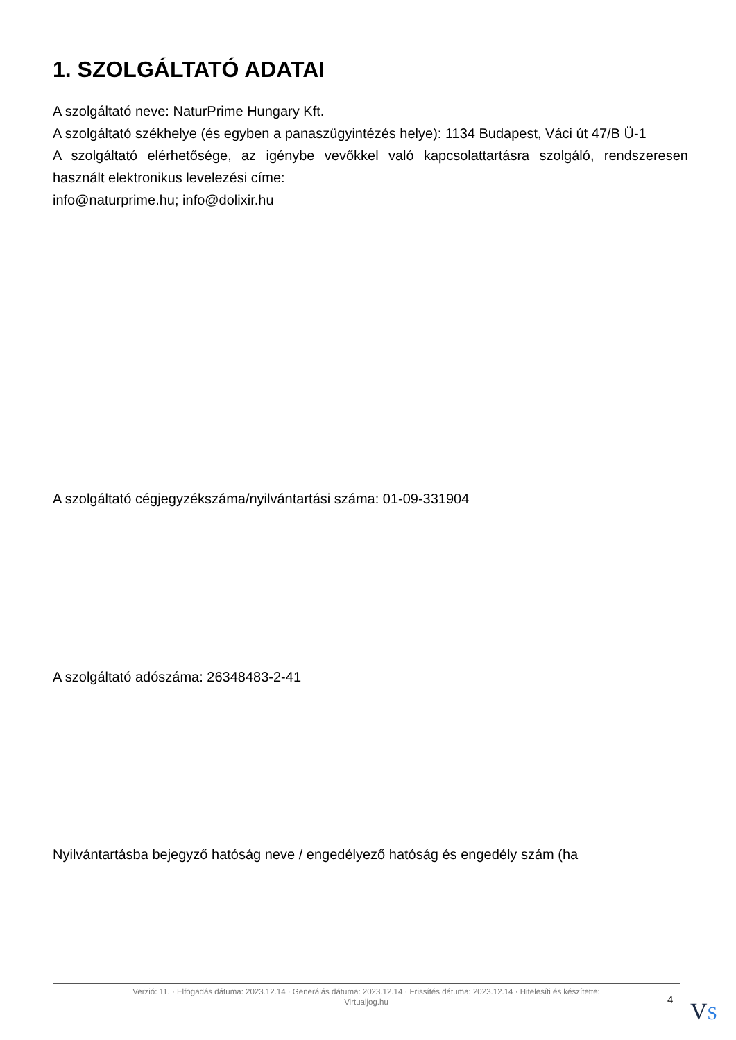1. SZOLGÁLTATÓ ADATAI
A szolgáltató neve: NaturPrime Hungary Kft.
A szolgáltató székhelye (és egyben a panaszügyintézés helye): 1134 Budapest, Váci út 47/B Ü-1
A szolgáltató elérhetősége, az igénybe vevőkkel való kapcsolattartásra szolgáló, rendszeresen használt elektronikus levelezési címe:
info@naturprime.hu; info@dolixir.hu
A szolgáltató cégjegyzékszáma/nyilvántartási száma: 01-09-331904
A szolgáltató adószáma: 26348483-2-41
Nyilvántartásba bejegyző hatóság neve / engedélyező hatóság és engedély szám (ha
Verzió: 11. · Elfogadás dátuma: 2023.12.14 · Generálás dátuma: 2023.12.14 · Frissítés dátuma: 2023.12.14 · Hitelesíti és készítette:
Virtualjog.hu
4 VS